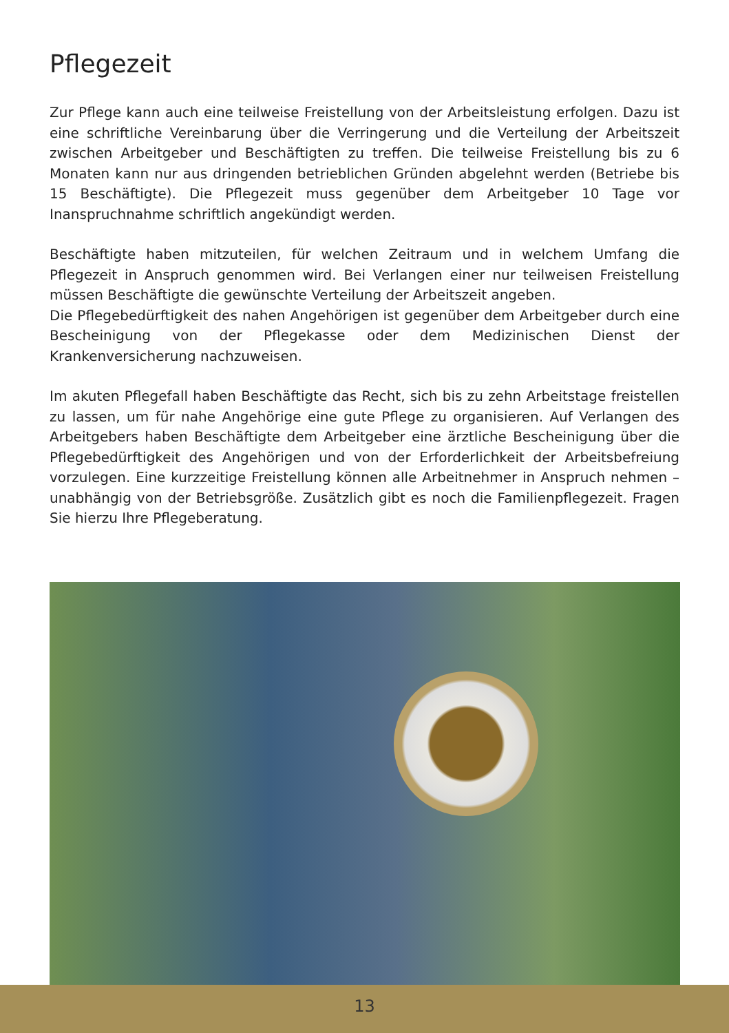Pflegezeit
Zur Pflege kann auch eine teilweise Freistellung von der Arbeitsleistung erfolgen. Dazu ist eine schriftliche Vereinbarung über die Verringerung und die Verteilung der Arbeitszeit zwischen Arbeitgeber und Beschäftigten zu treffen. Die teilweise Freistellung bis zu 6 Monaten kann nur aus dringenden betrieblichen Gründen abgelehnt werden (Betriebe bis 15 Beschäftigte). Die Pflegezeit muss gegenüber dem Arbeitgeber 10 Tage vor Inanspruchnahme schriftlich angekündigt werden.
Beschäftigte haben mitzuteilen, für welchen Zeitraum und in welchem Umfang die Pflegezeit in Anspruch genommen wird. Bei Verlangen einer nur teilweisen Freistellung müssen Beschäftigte die gewünschte Verteilung der Arbeitszeit angeben.
Die Pflegebedürftigkeit des nahen Angehörigen ist gegenüber dem Arbeitgeber durch eine Bescheinigung von der Pflegekasse oder dem Medizinischen Dienst der Krankenversicherung nachzuweisen.
Im akuten Pflegefall haben Beschäftigte das Recht, sich bis zu zehn Arbeitstage freistellen zu lassen, um für nahe Angehörige eine gute Pflege zu organisieren. Auf Verlangen des Arbeitgebers haben Beschäftigte dem Arbeitgeber eine ärztliche Bescheinigung über die Pflegebedürftigkeit des Angehörigen und von der Erforderlichkeit der Arbeitsbefreiung vorzulegen. Eine kurzzeitige Freistellung können alle Arbeitnehmer in Anspruch nehmen – unabhängig von der Betriebsgröße. Zusätzlich gibt es noch die Familienpflegezeit. Fragen Sie hierzu Ihre Pflegeberatung.
13